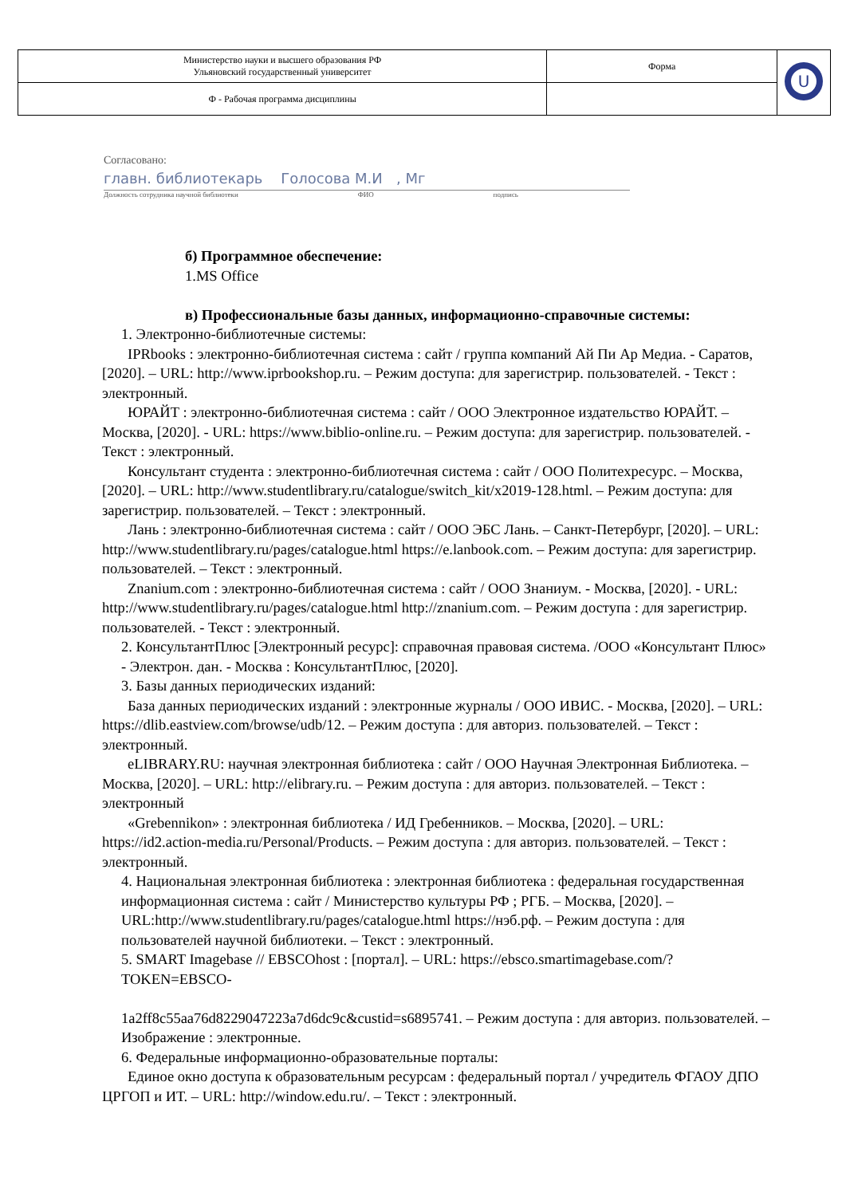| Министерство науки и высшего образования РФ Ульяновский государственный университет | Форма | U |
| Ф - Рабочая программа дисциплины | | |
Согласовано:
главн. библиотекарь Голосова М.И , Мг
Должность сотрудника научной библиотеки ФИО подпись
б) Программное обеспечение:
1.MS Office
в) Профессиональные базы данных, информационно-справочные системы:
1. Электронно-библиотечные системы:
IPRbooks : электронно-библиотечная система : сайт / группа компаний Ай Пи Ар Медиа. - Саратов, [2020]. – URL: http://www.iprbookshop.ru. – Режим доступа: для зарегистрир. пользователей. - Текст : электронный.
ЮРАЙТ : электронно-библиотечная система : сайт / ООО Электронное издательство ЮРАЙТ. – Москва, [2020]. - URL: https://www.biblio-online.ru. – Режим доступа: для зарегистрир. пользователей. - Текст : электронный.
Консультант студента : электронно-библиотечная система : сайт / ООО Политехресурс. – Москва, [2020]. – URL: http://www.studentlibrary.ru/catalogue/switch_kit/x2019-128.html. – Режим доступа: для зарегистрир. пользователей. – Текст : электронный.
Лань : электронно-библиотечная система : сайт / ООО ЭБС Лань. – Санкт-Петербург, [2020]. – URL: http://www.studentlibrary.ru/pages/catalogue.html https://e.lanbook.com. – Режим доступа: для зарегистрир. пользователей. – Текст : электронный.
Znanium.com : электронно-библиотечная система : сайт / ООО Знаниум. - Москва, [2020]. - URL: http://www.studentlibrary.ru/pages/catalogue.html http://znanium.com. – Режим доступа : для зарегистрир. пользователей. - Текст : электронный.
2. КонсультантПлюс [Электронный ресурс]: справочная правовая система. /ООО «Консультант Плюс» - Электрон. дан. - Москва : КонсультантПлюс, [2020].
3. Базы данных периодических изданий:
База данных периодических изданий : электронные журналы / ООО ИВИС. - Москва, [2020]. – URL: https://dlib.eastview.com/browse/udb/12. – Режим доступа : для авториз. пользователей. – Текст : электронный.
eLIBRARY.RU: научная электронная библиотека : сайт / ООО Научная Электронная Библиотека. – Москва, [2020]. – URL: http://elibrary.ru. – Режим доступа : для авториз. пользователей. – Текст : электронный
«Grebennikon» : электронная библиотека / ИД Гребенников. – Москва, [2020]. – URL: https://id2.action-media.ru/Personal/Products. – Режим доступа : для авториз. пользователей. – Текст : электронный.
4. Национальная электронная библиотека : электронная библиотека : федеральная государственная информационная система : сайт / Министерство культуры РФ ; РГБ. – Москва, [2020]. – URL:http://www.studentlibrary.ru/pages/catalogue.html https://нэб.рф. – Режим доступа : для пользователей научной библиотеки. – Текст : электронный.
5. SMART Imagebase // EBSCOhost : [портал]. – URL: https://ebsco.smartimagebase.com/?TOKEN=EBSCO-
1a2ff8c55aa76d8229047223a7d6dc9c&custid=s6895741. – Режим доступа : для авториз. пользователей. – Изображение : электронные.
6. Федеральные информационно-образовательные порталы:
Единое окно доступа к образовательным ресурсам : федеральный портал / учредитель ФГАОУ ДПО ЦРГОП и ИТ. – URL: http://window.edu.ru/. – Текст : электронный.